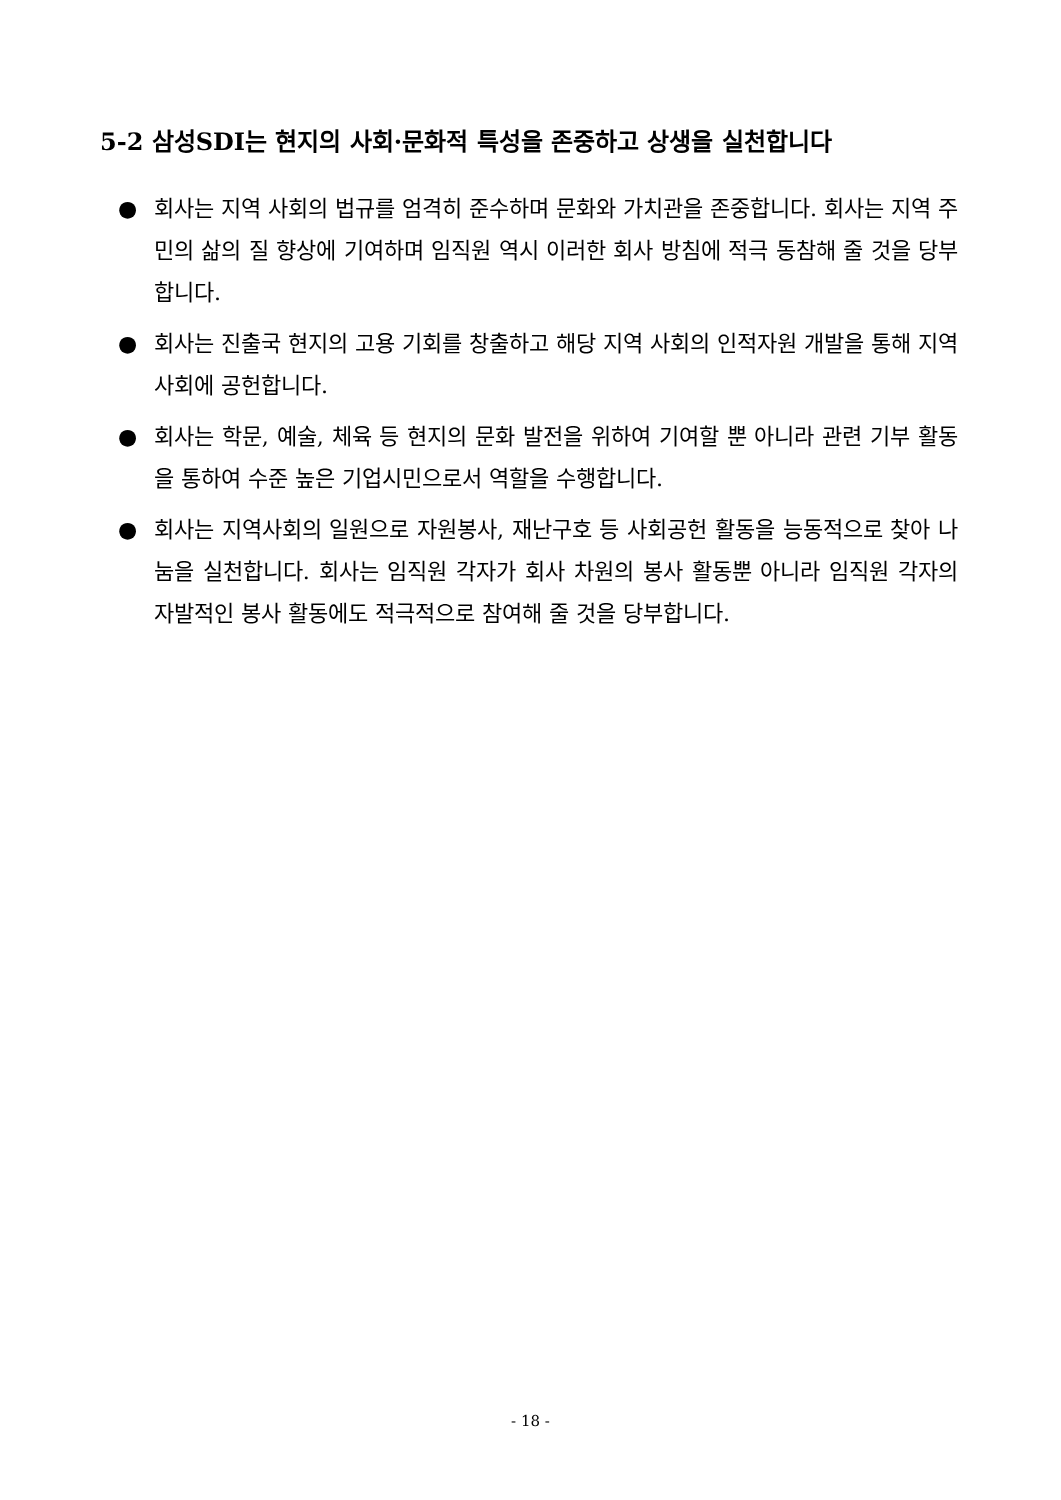5-2 삼성SDI는 현지의 사회·문화적 특성을 존중하고 상생을 실천합니다
● 회사는 지역 사회의 법규를 엄격히 준수하며 문화와 가치관을 존중합니다. 회사는 지역 주민의 삶의 질 향상에 기여하며 임직원 역시 이러한 회사 방침에 적극 동참해 줄 것을 당부합니다.
● 회사는 진출국 현지의 고용 기회를 창출하고 해당 지역 사회의 인적자원 개발을 통해 지역 사회에 공헌합니다.
● 회사는 학문, 예술, 체육 등 현지의 문화 발전을 위하여 기여할 뿐 아니라 관련 기부 활동을 통하여 수준 높은 기업시민으로서 역할을 수행합니다.
● 회사는 지역사회의 일원으로 자원봉사, 재난구호 등 사회공헌 활동을 능동적으로 찾아 나눔을 실천합니다. 회사는 임직원 각자가 회사 차원의 봉사 활동뿐 아니라 임직원 각자의 자발적인 봉사 활동에도 적극적으로 참여해 줄 것을 당부합니다.
- 18 -